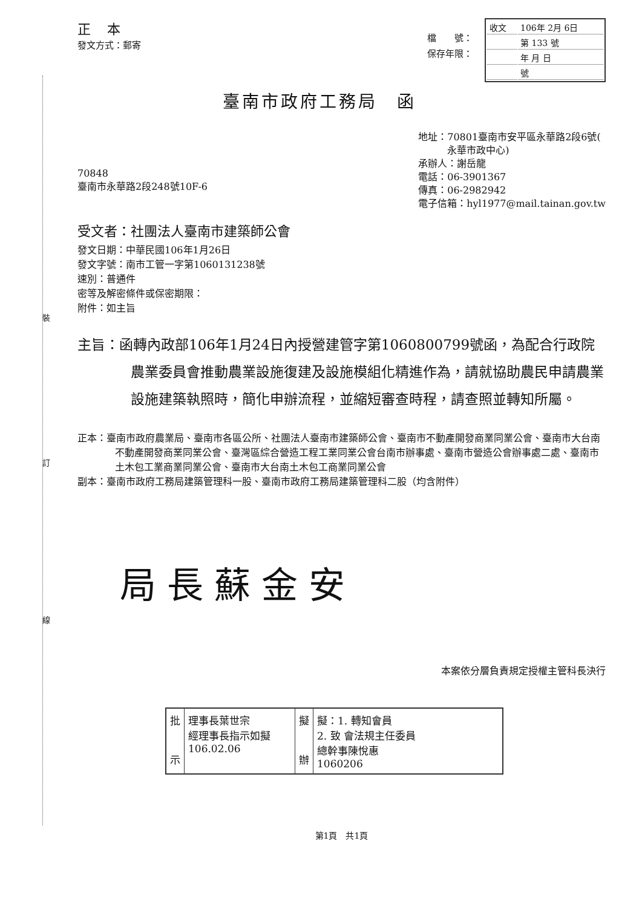裝
訂
線
正 本
發文方式：郵寄
檔　　號：
保存年限：
| 收文 | 106年 2月 6日 |
| | 第 133 號 |
| | 年 月 日 |
| | 號 |
臺南市政府工務局　函
70848
臺南市永華路2段248號10F-6
地址：70801臺南市安平區永華路2段6號(
　　　永華市政中心)
承辦人：謝岳龍
電話：06-3901367
傳真：06-2982942
電子信箱：hyl1977@mail.tainan.gov.tw
受文者：社團法人臺南市建築師公會
發文日期：中華民國106年1月26日
發文字號：南市工管一字第1060131238號
速別：普通件
密等及解密條件或保密期限：
附件：如主旨
主旨：函轉內政部106年1月24日內授營建管字第1060800799號函，為配合行政院農業委員會推動農業設施復建及設施模組化精進作為，請就協助農民申請農業設施建築執照時，簡化申辦流程，並縮短審查時程，請查照並轉知所屬。
正本：臺南市政府農業局、臺南市各區公所、社團法人臺南市建築師公會、臺南市不動產開發商業同業公會、臺南市大台南不動產開發商業同業公會、臺灣區綜合營造工程工業同業公會台南市辦事處、臺南市營造公會辦事處二處、臺南市土木包工業商業同業公會、臺南市大台南土木包工商業同業公會
副本：臺南市政府工務局建築管理科一股、臺南市政府工務局建築管理科二股（均含附件）
局長蘇金安
本案依分層負責規定授權主管科長決行
| 批 示 | 理事長葉世宗 經理事長指示如擬 106.02.06 | 擬 辦 | 擬：1. 轉知會員 2. 致 會法規主任委員 總幹事陳悅惠 1060206 |
第1頁　共1頁